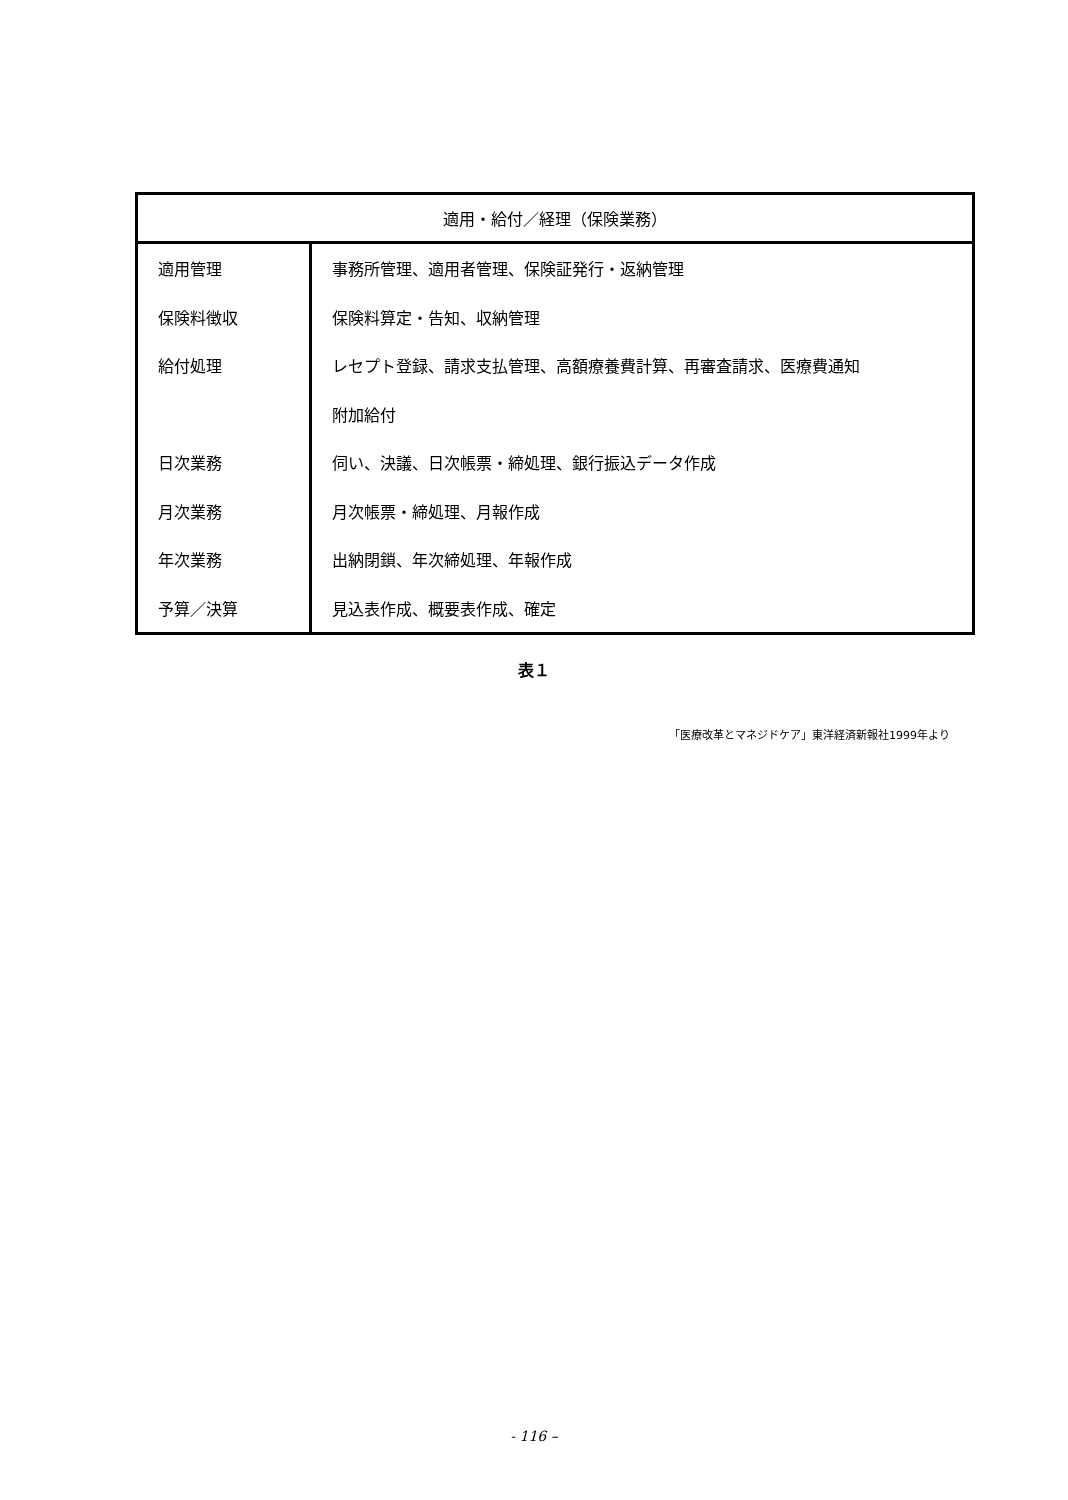| 適用・給付／経理（保険業務） | |
| --- | --- |
| 適用管理 | 事務所管理、適用者管理、保険証発行・返納管理 |
| 保険料徴収 | 保険料算定・告知、収納管理 |
| 給付処理 | レセプト登録、請求支払管理、高額療養費計算、再審査請求、医療費通知 |
| | 附加給付 |
| 日次業務 | 伺い、決議、日次帳票・締処理、銀行振込データ作成 |
| 月次業務 | 月次帳票・締処理、月報作成 |
| 年次業務 | 出納閉鎖、年次締処理、年報作成 |
| 予算／決算 | 見込表作成、概要表作成、確定 |
表１
「医療改革とマネジドケア」東洋経済新報社1999年より
- 116 –